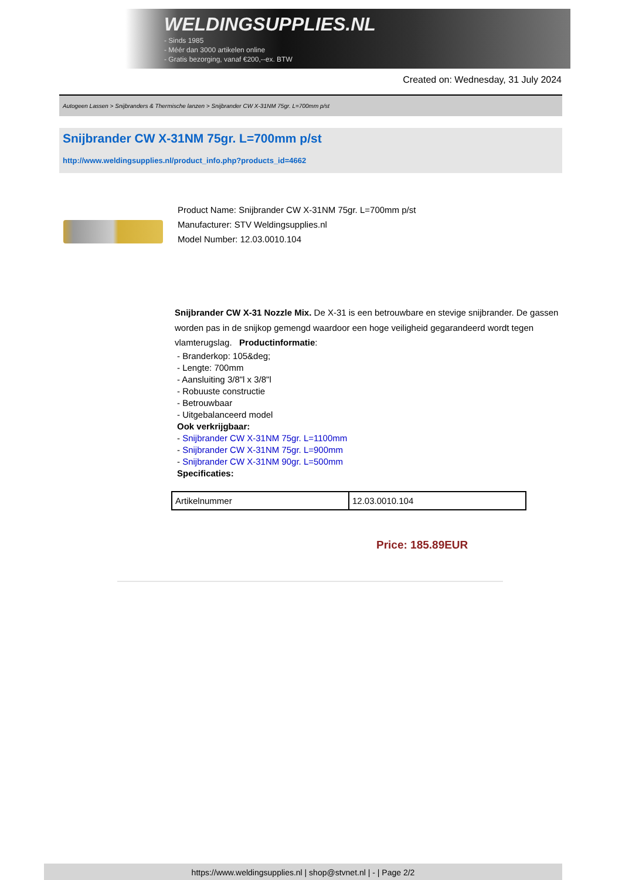WELDINGSUPPLIES.NL
- Sinds 1985
- Méér dan 3000 artikelen online
- Gratis bezorging, vanaf €200,--ex. BTW
Created on: Wednesday, 31 July 2024
Autogeen Lassen > Snijbranders & Thermische lanzen > Snijbrander CW X-31NM 75gr. L=700mm p/st
Snijbrander CW X-31NM 75gr. L=700mm p/st
http://www.weldingsupplies.nl/product_info.php?products_id=4662
Product Name: Snijbrander CW X-31NM 75gr. L=700mm p/st
Manufacturer: STV Weldingsupplies.nl
Model Number: 12.03.0010.104
Snijbrander CW X-31 Nozzle Mix. De X-31 is een betrouwbare en stevige snijbrander. De gassen worden pas in de snijkop gemengd waardoor een hoge veiligheid gegarandeerd wordt tegen vlamterugslag. Productinformatie:
- Branderkop: 105&deg;
- Lengte: 700mm
- Aansluiting 3/8"l x 3/8"l
- Robuuste constructie
- Betrouwbaar
- Uitgebalanceerd model
Ook verkrijgbaar:
- Snijbrander CW X-31NM 75gr. L=1100mm
- Snijbrander CW X-31NM 75gr. L=900mm
- Snijbrander CW X-31NM 90gr. L=500mm
Specificaties:
| Artikelnummer | 12.03.0010.104 |
Price: 185.89EUR
https://www.weldingsupplies.nl | shop@stvnet.nl | - | Page 2/2